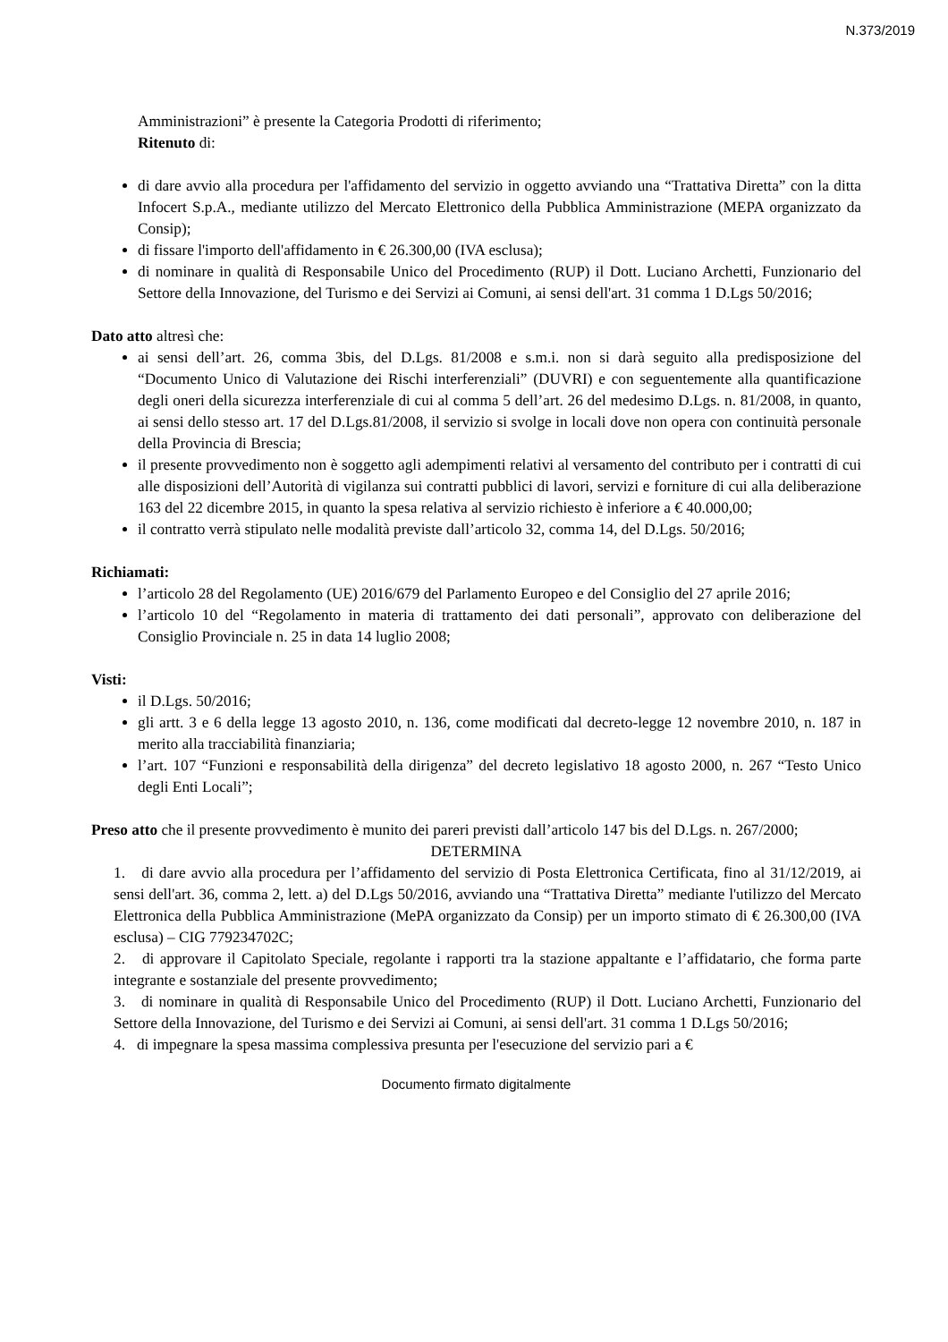N.373/2019
Amministrazioni” è presente la Categoria Prodotti di riferimento;
Ritenuto di:
di dare avvio alla procedura per l'affidamento del servizio in oggetto avviando una “Trattativa Diretta” con la ditta Infocert S.p.A., mediante utilizzo del Mercato Elettronico della Pubblica Amministrazione (MEPA organizzato da Consip);
di fissare l'importo dell'affidamento in € 26.300,00 (IVA esclusa);
di nominare in qualità di Responsabile Unico del Procedimento (RUP) il Dott. Luciano Archetti, Funzionario del Settore della Innovazione, del Turismo e dei Servizi ai Comuni, ai sensi dell'art. 31 comma 1 D.Lgs 50/2016;
Dato atto altresì che:
ai sensi dell’art. 26, comma 3bis, del D.Lgs. 81/2008 e s.m.i. non si darà seguito alla predisposizione del “Documento Unico di Valutazione dei Rischi interferenziali” (DUVRI) e con seguentemente alla quantificazione degli oneri della sicurezza interferenziale di cui al comma 5 dell’art. 26 del medesimo D.Lgs. n. 81/2008, in quanto, ai sensi dello stesso art. 17 del D.Lgs.81/2008, il servizio si svolge in locali dove non opera con continuità personale della Provincia di Brescia;
il presente provvedimento non è soggetto agli adempimenti relativi al versamento del contributo per i contratti di cui alle disposizioni dell’Autorità di vigilanza sui contratti pubblici di lavori, servizi e forniture di cui alla deliberazione 163 del 22 dicembre 2015, in quanto la spesa relativa al servizio richiesto è inferiore a € 40.000,00;
il contratto verrà stipulato nelle modalità previste dall’articolo 32, comma 14, del D.Lgs. 50/2016;
Richiamati:
l’articolo 28 del Regolamento (UE) 2016/679 del Parlamento Europeo e del Consiglio del 27 aprile 2016;
l’articolo 10 del “Regolamento in materia di trattamento dei dati personali”, approvato con deliberazione del Consiglio Provinciale n. 25 in data 14 luglio 2008;
Visti:
il D.Lgs. 50/2016;
gli artt. 3 e 6 della legge 13 agosto 2010, n. 136, come modificati dal decreto-legge 12 novembre 2010, n. 187 in merito alla tracciabilità finanziaria;
l’art. 107 “Funzioni e responsabilità della dirigenza” del decreto legislativo 18 agosto 2000, n. 267 “Testo Unico degli Enti Locali”;
Preso atto che il presente provvedimento è munito dei pareri previsti dall’articolo 147 bis del D.Lgs. n. 267/2000;
DETERMINA
1. di dare avvio alla procedura per l’affidamento del servizio di Posta Elettronica Certificata, fino al 31/12/2019, ai sensi dell'art. 36, comma 2, lett. a) del D.Lgs 50/2016, avviando una “Trattativa Diretta” mediante l'utilizzo del Mercato Elettronica della Pubblica Amministrazione (MePA organizzato da Consip) per un importo stimato di € 26.300,00 (IVA esclusa) – CIG 779234702C;
2. di approvare il Capitolato Speciale, regolante i rapporti tra la stazione appaltante e l’affidatario, che forma parte integrante e sostanziale del presente provvedimento;
3. di nominare in qualità di Responsabile Unico del Procedimento (RUP) il Dott. Luciano Archetti, Funzionario del Settore della Innovazione, del Turismo e dei Servizi ai Comuni, ai sensi dell'art. 31 comma 1 D.Lgs 50/2016;
4. di impegnare la spesa massima complessiva presunta per l'esecuzione del servizio pari a €
Documento firmato digitalmente